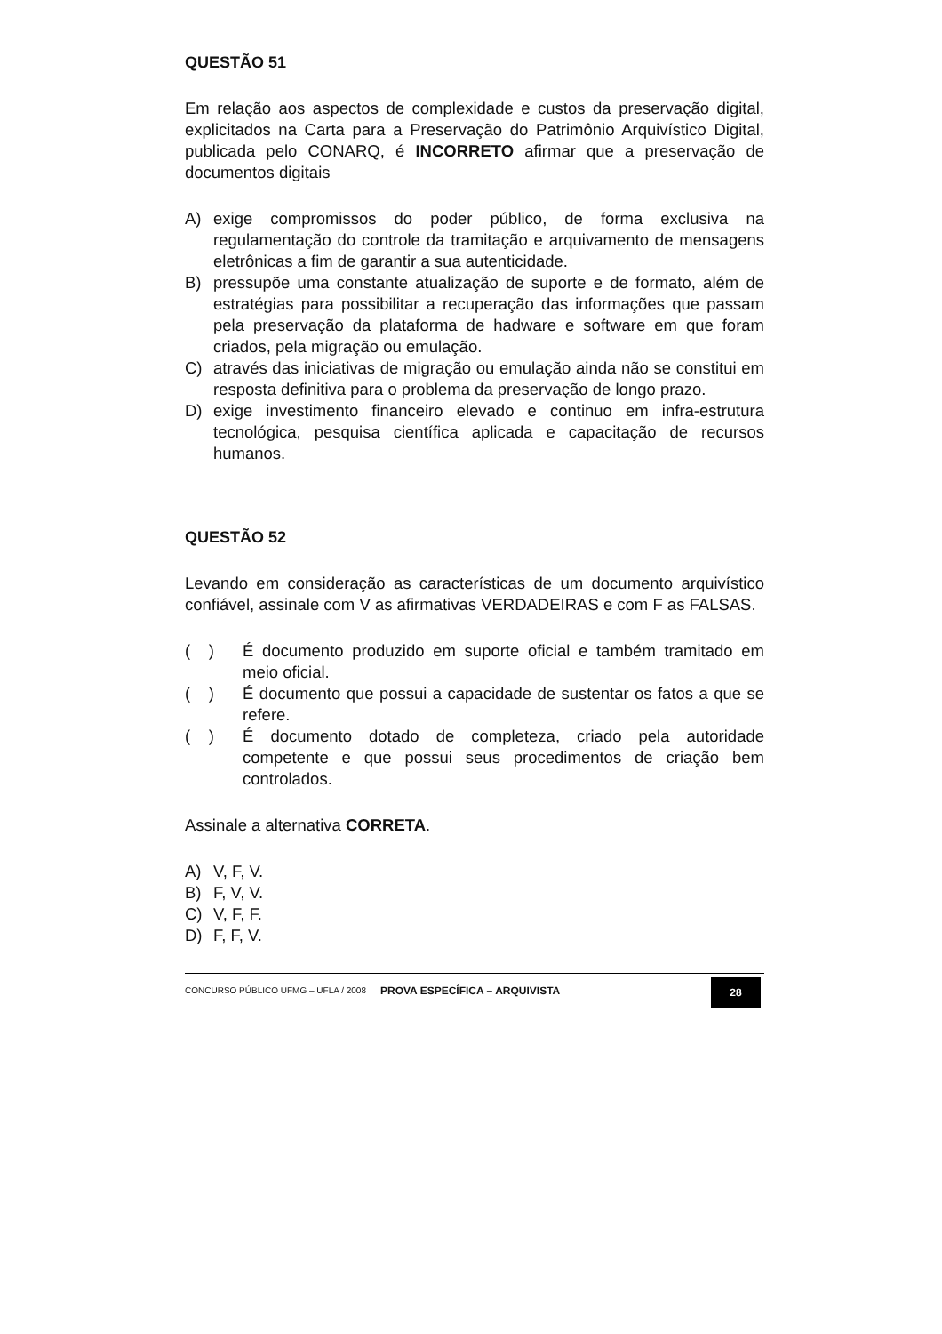QUESTÃO 51
Em relação aos aspectos de complexidade e custos da preservação digital, explicitados na Carta para a Preservação do Patrimônio Arquivístico Digital, publicada pelo CONARQ, é INCORRETO afirmar que a preservação de documentos digitais
A) exige compromissos do poder público, de forma exclusiva na regulamentação do controle da tramitação e arquivamento de mensagens eletrônicas a fim de garantir a sua autenticidade.
B) pressupõe uma constante atualização de suporte e de formato, além de estratégias para possibilitar a recuperação das informações que passam pela preservação da plataforma de hadware e software em que foram criados, pela migração ou emulação.
C) através das iniciativas de migração ou emulação ainda não se constitui em resposta definitiva para o problema da preservação de longo prazo.
D) exige investimento financeiro elevado e continuo em infra-estrutura tecnológica, pesquisa científica aplicada e capacitação de recursos humanos.
QUESTÃO 52
Levando em consideração as características de um documento arquivístico confiável, assinale com V as afirmativas VERDADEIRAS e com F as FALSAS.
( ) É documento produzido em suporte oficial e também tramitado em meio oficial.
( ) É documento que possui a capacidade de sustentar os fatos a que se refere.
( ) É documento dotado de completeza, criado pela autoridade competente e que possui seus procedimentos de criação bem controlados.
Assinale a alternativa CORRETA.
A) V, F, V.
B) F, V, V.
C) V, F, F.
D) F, F, V.
CONCURSO PÚBLICO UFMG – UFLA / 2008 PROVA ESPECÍFICA – ARQUIVISTA 28